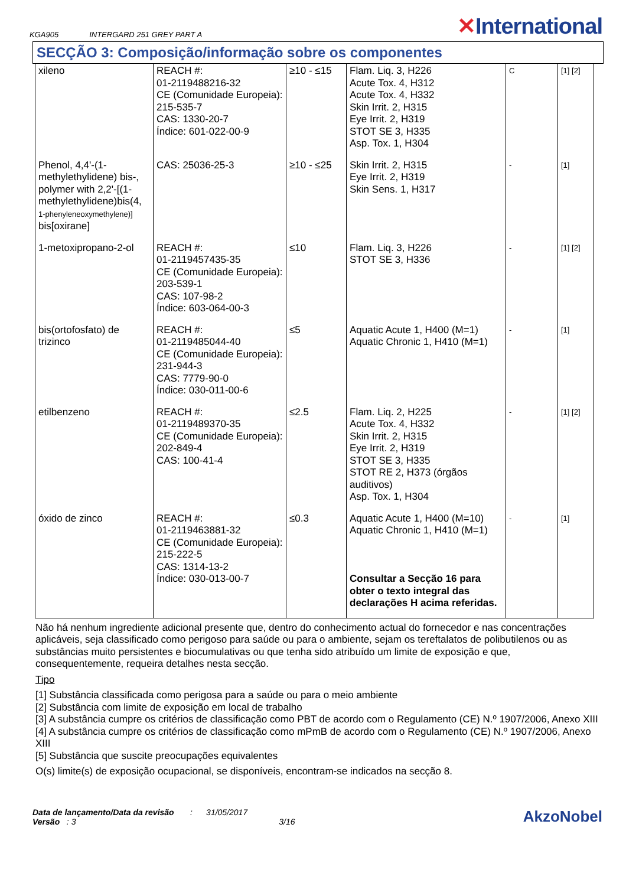KGA905 INTERGARD 251 GREY PART A ✕International
SECÇÃO 3: Composição/informação sobre os componentes
| xileno | REACH #: 01-2119488216-32 CE (Comunidade Europeia): 215-535-7 CAS: 1330-20-7 Índice: 601-022-00-9 | ≥10 - ≤15 | Flam. Liq. 3, H226 Acute Tox. 4, H312 Acute Tox. 4, H332 Skin Irrit. 2, H315 Eye Irrit. 2, H319 STOT SE 3, H335 Asp. Tox. 1, H304 | C | [1] [2] |
| Phenol, 4,4'-(1-methylethylidene) bis-, polymer with 2,2'-[(1-methylethylidene)bis(4, 1-phenyleneoxymethylene)] bis[oxirane] | CAS: 25036-25-3 | ≥10 - ≤25 | Skin Irrit. 2, H315 Eye Irrit. 2, H319 Skin Sens. 1, H317 | - | [1] |
| 1-metoxipropano-2-ol | REACH #: 01-2119457435-35 CE (Comunidade Europeia): 203-539-1 CAS: 107-98-2 Índice: 603-064-00-3 | ≤10 | Flam. Liq. 3, H226 STOT SE 3, H336 | - | [1] [2] |
| bis(ortofosfato) de trizinco | REACH #: 01-2119485044-40 CE (Comunidade Europeia): 231-944-3 CAS: 7779-90-0 Índice: 030-011-00-6 | ≤5 | Aquatic Acute 1, H400 (M=1) Aquatic Chronic 1, H410 (M=1) | - | [1] |
| etilbenzeno | REACH #: 01-2119489370-35 CE (Comunidade Europeia): 202-849-4 CAS: 100-41-4 | ≤2.5 | Flam. Liq. 2, H225 Acute Tox. 4, H332 Skin Irrit. 2, H315 Eye Irrit. 2, H319 STOT SE 3, H335 STOT RE 2, H373 (órgãos auditivos) Asp. Tox. 1, H304 | - | [1] [2] |
| óxido de zinco | REACH #: 01-2119463881-32 CE (Comunidade Europeia): 215-222-5 CAS: 1314-13-2 Índice: 030-013-00-7 | ≤0.3 | Aquatic Acute 1, H400 (M=10) Aquatic Chronic 1, H410 (M=1) Consultar a Secção 16 para obter o texto integral das declarações H acima referidas. | - | [1] |
Não há nenhum ingrediente adicional presente que, dentro do conhecimento actual do fornecedor e nas concentrações aplicáveis, seja classificado como perigoso para saúde ou para o ambiente, sejam os tereftalatos de polibutilenos ou as substâncias muito persistentes e biocumulativas ou que tenha sido atribuído um limite de exposição e que, consequentemente, requeira detalhes nesta secção.
Tipo
[1] Substância classificada como perigosa para a saúde ou para o meio ambiente
[2] Substância com limite de exposição em local de trabalho
[3] A substância cumpre os critérios de classificação como PBT de acordo com o Regulamento (CE) N.º 1907/2006, Anexo XIII
[4] A substância cumpre os critérios de classificação como mPmB de acordo com o Regulamento (CE) N.º 1907/2006, Anexo XIII
[5] Substância que suscite preocupações equivalentes
O(s) limite(s) de exposição ocupacional, se disponíveis, encontram-se indicados na secção 8.
Data de lançamento/Data da revisão : 31/05/2017
Versão : 3 3/16
AkzoNobel